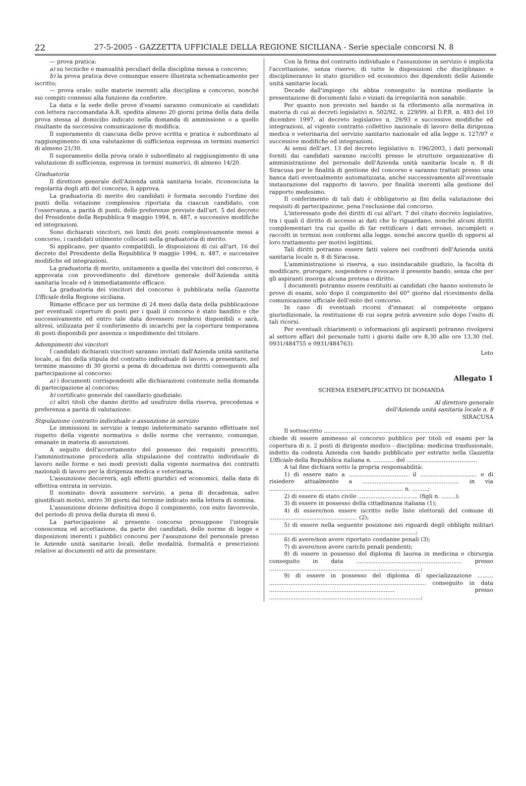22 27-5-2005 - GAZZETTA UFFICIALE DELLA REGIONE SICILIANA - Serie speciale concorsi N. 8
— prova pratica:
a) su tecniche e manualità peculiari della disciplina messa a concorso;
b) la prova pratica deve comunque essere illustrata schematicamente per iscritto;
— prova orale: sulle materie inerenti alla disciplina a concorso, nonché sui compiti connessi alla funzione da conferire.
La data e la sede delle prove d'esami saranno comunicate ai candidati con lettera raccomandata A.R. spedita almeno 20 giorni prima della data della prova stessa al domicilio indicato nella domanda di ammissione o a quello risultante da successiva comunicazione di modifica.
Il superamento di ciascuna delle prove scritta e pratica è subordinato al raggiungimento di una valutazione di sufficienza espressa in termini numerici di almeno 21/30.
Il superamento della prova orale è subordinato al raggiungimento di una valutazione di sufficienza, espressa in termini numerici, di almeno 14/20.
Graduatoria
Il direttore generale dell'Azienda unità sanitaria locale, riconosciuta la regolarità degli atti del concorso, li approva.
La graduatoria di merito dei candidati è formata secondo l'ordine dei punti della votazione complessiva riportata da ciascun candidato, con l'osservanza, a parità di punti, delle preferenze previste dall'art. 5 del decreto del Presidente della Repubblica 9 maggio 1994, n. 487, e successive modifiche ed integrazioni.
Sono dichiarati vincitori, nei limiti dei posti complessivamente messi a concorso, i candidati utilmente collocati nella graduatoria di merito.
Si applicano, per quanto compatibili, le disposizioni di cui all'art. 16 del decreto del Presidente della Repubblica 9 maggio 1994, n. 487, e successive modifiche ed integrazioni.
La graduatoria di merito, unitamente a quella dei vincitori del concorso, è approvata con provvedimento del direttore generale dell'Azienda unità sanitaria locale ed è immediatamente efficace.
La graduatoria dei vincitori del concorso è pubblicata nella Gazzetta Ufficiale della Regione siciliana.
Rimane efficace per un termine di 24 mesi dalla data della pubblicazione per eventuali coperture di posti per i quali il concorso è stato bandito e che successivamente ed entro tale data dovessero rendersi disponibili e sarà, altresì, utilizzata per il conferimento di incarichi per la copertura temporanea di posti disponibili per assenza o impedimento del titolare.
Adempimenti dei vincitori
I candidati dichiarati vincitori saranno invitati dall'Azienda unità sanitaria locale, ai fini della stipula del contratto individuale di lavoro, a presentare, nel termine massimo di 30 giorni a pena di decadenza nei diritti conseguenti alla partecipazione al concorso:
a) i documenti corrispondenti alle dichiarazioni contenute nella domanda di partecipazione al concorso;
b) certificato generale del casellario giudiziale;
c) altri titoli che danno diritto ad usufruire della riserva, precedenza e preferenza a parità di valutazione.
Stipulazione contratto individuale e assunzione in servizio
Le immissioni in servizio a tempo indeterminato saranno effettuate nel rispetto della vigente normativa o delle norme che verranno, comunque, emanate in materia di assunzioni.
A seguito dell'accertamento del possesso dei requisiti prescritti, l'amministrazione procederà alla stipulazione del contratto individuale di lavoro nelle forme e nei modi previsti dalla vigente normativa dei contratti nazionali di lavoro per la dirigenza medica e veterinaria.
L'assunzione decorrerà, agli effetti giuridici ed economici, dalla data di effettiva entrata in servizio.
Il nominato dovrà assumere servizio, a pena di decadenza, salvo giustificati motivi, entro 30 giorni dal termine indicato nella lettera di nomina.
L'assunzione diviene definitiva dopo il compimento, con esito favorevole, del periodo di prova della durata di mesi 6.
La partecipazione al presente concorso presuppone l'integrale conoscenza ed accettazione, da parte dei candidati, delle norme di legge e disposizioni inerenti i pubblici concorsi per l'assunzione del personale presso le Aziende unità sanitarie locali, delle modalità, formalità e prescrizioni relative ai documenti ed atti da presentare.
Con la firma del contratto individuale e l'assunzione in servizio è implicita l'accettazione, senza riserve, di tutte le disposizioni che disciplinano e disciplineranno lo stato giuridico ed economico dei dipendenti delle Aziende unità sanitarie locali.
Decade dall'impiego chi abbia conseguito la nomina mediante la presentazione di documenti falsi o viziati da irregolarità non sanabile.
Per quanto non previsto nel bando si fa riferimento alla normativa in materia di cui ai decreti legislativi n. 502/92, n. 229/99, al D.P.R. n. 483 del 10 dicembre 1997, al decreto legislativo n. 29/93 e successive modifiche ed integrazioni, al vigente contratto collettivo nazionale di lavoro della dirigenza medica e veterinaria del servizio sanitario nazionale ed alla legge n. 127/97 e successive modifiche ed integrazioni.
Ai sensi dell'art. 13 del decreto legislativo n. 196/2003, i dati personali forniti dai candidati saranno raccolti presso le strutture organizzative di amministrazione del personale dell'Azienda unità sanitaria locale n. 8 di Siracusa per le finalità di gestione del concorso e saranno trattati presso una banca dati eventualmente automatizzata, anche successivamente all'eventuale instaurazione del rapporto di lavoro, per finalità inerenti alla gestione del rapporto medesimo.
Il conferimento di tali dati è obbligatorio ai fini della valutazione dei requisiti di partecipazione, pena l'esclusione dal concorso.
L'interessato gode dei diritti di cui all'art. 7 del citato decreto legislativo, tra i quali il diritto di accesso ai dati che lo riguardano, nonché alcuni diritti complementari tra cui quello di far rettificare i dati erronei, incompleti o raccolti in termini non conformi alla legge, nonché ancora quello di opporsi al loro trattamento per motivi legittimi.
Tali diritti potranno essere fatti valere nei confronti dell'Azienda unità sanitaria locale n. 8 di Siracusa.
L'amministrazione si riserva, a suo insindacabile giudizio, la facoltà di modificare, prorogare, sospendere o revocare il presente bando, senza che per gli aspiranti insorga alcuna pretesa o diritto.
I documenti potranno essere restituiti ai candidati che hanno sostenuto le prove di esami, solo dopo il compimento del 60° giorno dal ricevimento della comunicazione ufficiale dell'esito del concorso.
In caso di eventuali ricorsi d'innanzi al competente organo giurisdizionale, la restituzione di cui sopra potrà avvenire solo dopo l'esito di tali ricorsi.
Per eventuali chiarimenti o informazioni gli aspiranti potranno rivolgersi al settore affari del personale tutti i giorni dalle ore 8,30 alle ore 13,30 (tel. 0931/484755 e 0931/484763).
Leto
Allegato 1
SCHEMA ESEMPLIFICATIVO DI DOMANDA
Al direttore generale
dell'Azienda unità sanitaria locale n. 8
SIRACUSA
Il sottoscritto ........................................................................
chiede di essere ammesso al concorso pubblico per titoli ed esami per la copertura di n. 2 posti di dirigente medico - disciplina: medicina trasfusionale, indetto da codesta Azienda con bando pubblicato per estratto nella Gazzetta Ufficiale della Repubblica italiana n. ............ del ........................................
A tal fine dichiara sotto la propria responsabilità:
1) di essere nato a .................................. il ................................ e di risiedere attualmente a ....................................................... in via ............................................................................ n. .........;
2) di essere di stato civile .................................. (figli n. ........);
3) di essere in possesso della cittadinanza italiana (1);
4) di essere/non essere iscritto nelle liste elettorali del comune di .................................................. (2);
5) di essere nella seguente posizione nei riguardi degli obblighi militari ...................................................................................;
6) di avere/non avere riportato condanne penali (3);
7) di avere/non avere carichi penali pendenti;
8) di essere in possesso del diploma di laurea in medicina e chirurgia conseguito in data ............................................................ presso ......................................................................................;
9) di essere in possesso del diploma di specializzazione ......... ......................................................................................... conseguito in data ....................................................................... presso ......................................................................................;